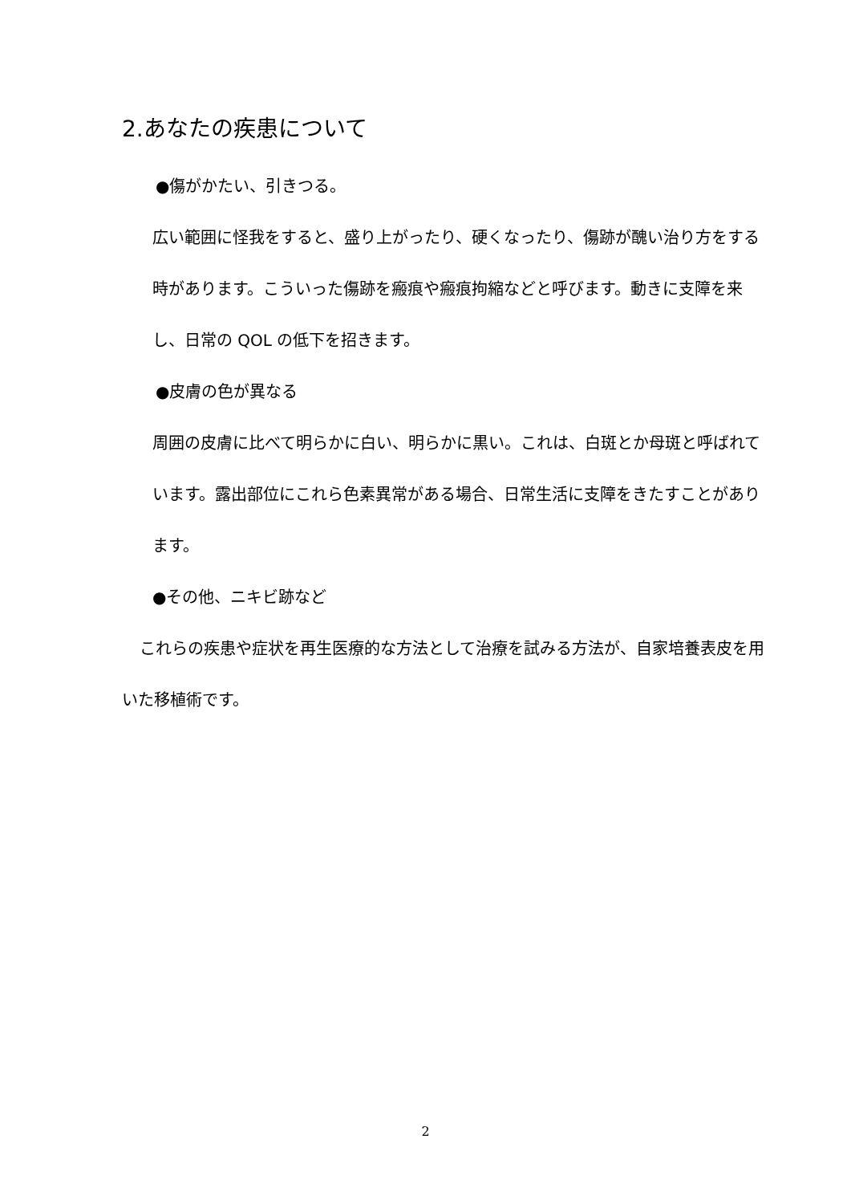2.あなたの疾患について
●傷がかたい、引きつる。
広い範囲に怪我をすると、盛り上がったり、硬くなったり、傷跡が醜い治り方をする時があります。こういった傷跡を瘢痕や瘢痕拘縮などと呼びます。動きに支障を来し、日常の QOL の低下を招きます。
●皮膚の色が異なる
周囲の皮膚に比べて明らかに白い、明らかに黒い。これは、白斑とか母斑と呼ばれています。露出部位にこれら色素異常がある場合、日常生活に支障をきたすことがあります。
●その他、ニキビ跡など
これらの疾患や症状を再生医療的な方法として治療を試みる方法が、自家培養表皮を用いた移植術です。
2